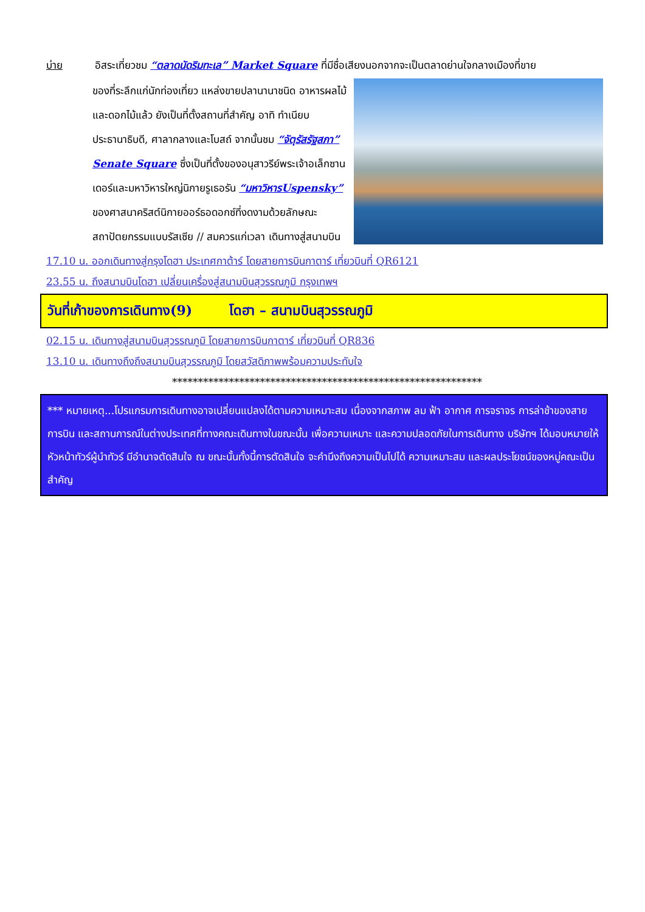บ่าย อิสระเที่ยวชม “ตลาดนัดริมทะเล” Market Square ที่มีชื่อเสียงนอกจากจะเป็นตลาดย่านใจกลางเมืองที่ขาย
ของที่ระลึกแก่นักท่องเที่ยว แหล่งขายปลานานาชนิด อาหารผลไม้ และดอกไม้แล้ว ยังเป็นที่ตั้งสถานที่สำคัญ อาทิ ทำเนียบประธานาธิบดี, ศาลากลางและโบสถ์ จากนั้นชม “จัตุรัสรัฐสภา” Senate Square ซึ่งเป็นที่ตั้งของอนุสาวรีย์พระเจ้าอเล็กซานเดอร์และมหาวิหารใหญ่นิกายรูเธอรัน “มหาวิหารUspensky” ของศาสนาคริสต์นิกายออร์ธอดอกซ์ที่งดงามด้วยลักษณะสถาปัตยกรรมแบบรัสเซีย // สมควรแก่เวลา เดินทางสู่สนามบิน
17.10 น. ออกเดินทางสู่กรุงโดฮา ประเทศกาต้าร์ โดยสายการบินกาตาร์ เที่ยวบินที่ QR6121
23.55 น. ถึงสนามบินโดฮา เปลี่ยนเครื่องสู่สนามบินสุวรรณภูมิ กรุงเทพฯ
วันที่เก้าของการเดินทาง(9) โดฮา – สนามบินสุวรรณภูมิ
02.15 น. เดินทางสู่สนามบินสุวรรณภูมิ โดยสายการบินกาตาร์ เที่ยวบินที่ QR836
13.10 น. เดินทางถึงถึงสนามบินสุวรรณภูมิ โดยสวัสดิภาพพร้อมความประทับใจ
************************************************************
*** หมายเหตุ...โปรแกรมการเดินทางอาจเปลี่ยนแปลงได้ตามความเหมาะสม เนื่องจากสภาพ ลม ฟ้า อากาศ การจราจร การล่าช้าของสายการบิน และสถานการณ์ในต่างประเทศที่ทางคณะเดินทางในขณะนั้น เพื่อความเหมาะ และความปลอดภัยในการเดินทาง บริษัทฯ ได้มอบหมายให้ หัวหน้าทัวร์ผู้นำทัวร์ มีอำนาจตัดสินใจ ณ ขณะนั้นทั้งนี้การตัดสินใจ จะคำนึงถึงความเป็นไปได้ ความเหมาะสม และผลประโยชน์ของหมู่คณะเป็นสำคัญ